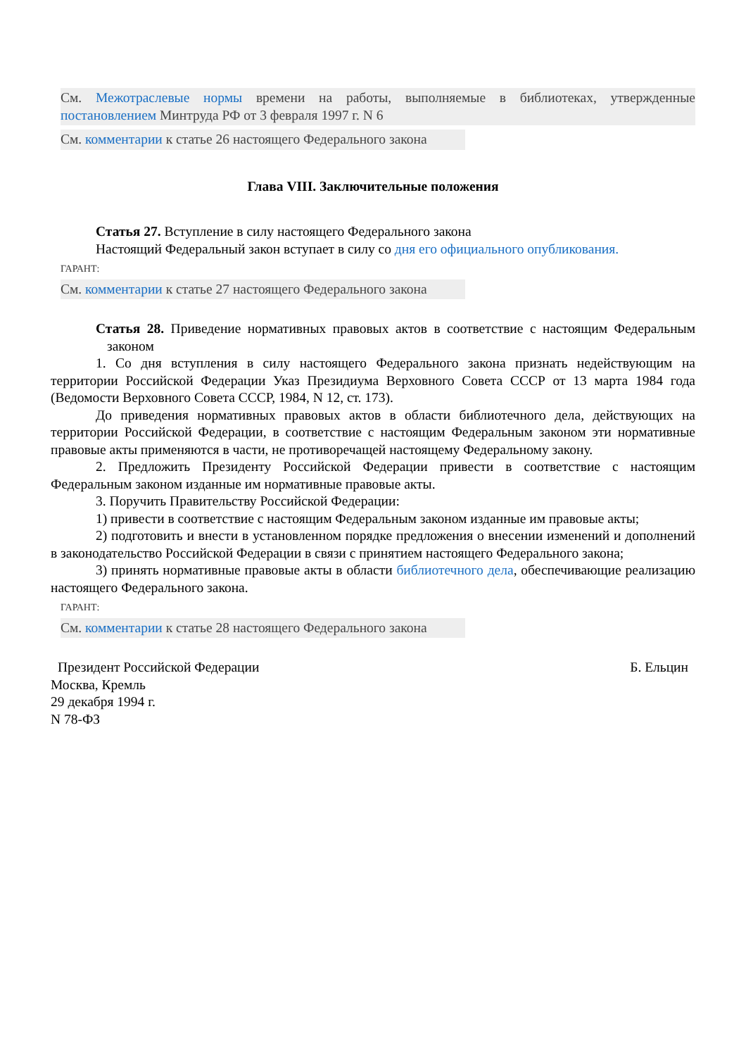См. Межотраслевые нормы времени на работы, выполняемые в библиотеках, утвержденные постановлением Минтруда РФ от 3 февраля 1997 г. N 6
См. комментарии к статье 26 настоящего Федерального закона
Глава VIII. Заключительные положения
Статья 27. Вступление в силу настоящего Федерального закона
Настоящий Федеральный закон вступает в силу со дня его официального опубликования.
ГАРАНТ:
См. комментарии к статье 27 настоящего Федерального закона
Статья 28. Приведение нормативных правовых актов в соответствие с настоящим Федеральным законом
1. Со дня вступления в силу настоящего Федерального закона признать недействующим на территории Российской Федерации Указ Президиума Верховного Совета СССР от 13 марта 1984 года (Ведомости Верховного Совета СССР, 1984, N 12, ст. 173).
До приведения нормативных правовых актов в области библиотечного дела, действующих на территории Российской Федерации, в соответствие с настоящим Федеральным законом эти нормативные правовые акты применяются в части, не противоречащей настоящему Федеральному закону.
2. Предложить Президенту Российской Федерации привести в соответствие с настоящим Федеральным законом изданные им нормативные правовые акты.
3. Поручить Правительству Российской Федерации:
1) привести в соответствие с настоящим Федеральным законом изданные им правовые акты;
2) подготовить и внести в установленном порядке предложения о внесении изменений и дополнений в законодательство Российской Федерации в связи с принятием настоящего Федерального закона;
3) принять нормативные правовые акты в области библиотечного дела, обеспечивающие реализацию настоящего Федерального закона.
ГАРАНТ:
См. комментарии к статье 28 настоящего Федерального закона
Президент Российской Федерации Б. Ельцин
Москва, Кремль
29 декабря 1994 г.
N 78-ФЗ